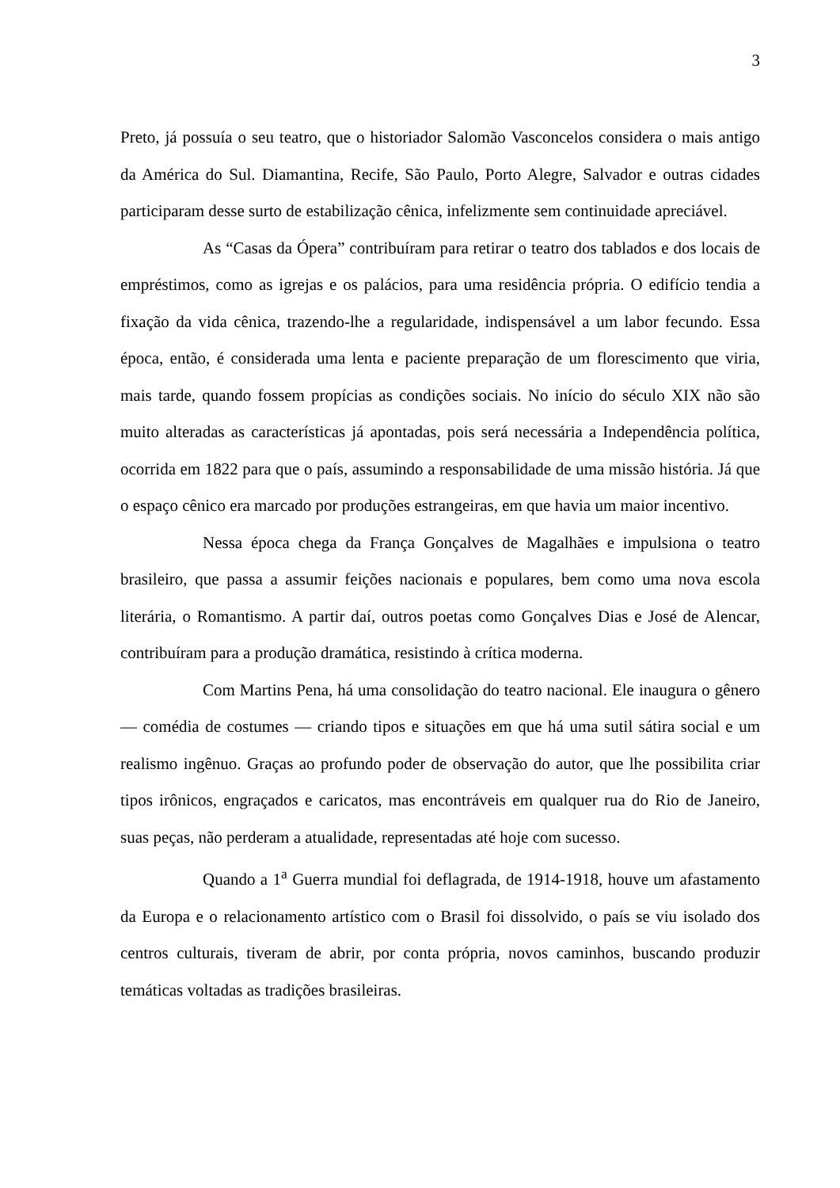3
Preto, já possuía o seu teatro, que o historiador Salomão Vasconcelos considera o mais antigo da América do Sul. Diamantina, Recife, São Paulo, Porto Alegre, Salvador e outras cidades participaram desse surto de estabilização cênica, infelizmente sem continuidade apreciável.
As “Casas da Ópera” contribuíram para retirar o teatro dos tablados e dos locais de empréstimos, como as igrejas e os palácios, para uma residência própria. O edifício tendia a fixação da vida cênica, trazendo-lhe a regularidade, indispensável a um labor fecundo. Essa época, então, é considerada uma lenta e paciente preparação de um florescimento que viria, mais tarde, quando fossem propícias as condições sociais. No início do século XIX não são muito alteradas as características já apontadas, pois será necessária a Independência política, ocorrida em 1822 para que o país, assumindo a responsabilidade de uma missão história. Já que o espaço cênico era marcado por produções estrangeiras, em que havia um maior incentivo.
Nessa época chega da França Gonçalves de Magalhães e impulsiona o teatro brasileiro, que passa a assumir feições nacionais e populares, bem como uma nova escola literária, o Romantismo. A partir daí, outros poetas como Gonçalves Dias e José de Alencar, contribuíram para a produção dramática, resistindo à crítica moderna.
Com Martins Pena, há uma consolidação do teatro nacional. Ele inaugura o gênero — comédia de costumes — criando tipos e situações em que há uma sutil sátira social e um realismo ingênuo. Graças ao profundo poder de observação do autor, que lhe possibilita criar tipos irônicos, engraçados e caricatos, mas encontráveis em qualquer rua do Rio de Janeiro, suas peças, não perderam a atualidade, representadas até hoje com sucesso.
Quando a 1<sup>a</sup> Guerra mundial foi deflagrada, de 1914-1918, houve um afastamento da Europa e o relacionamento artístico com o Brasil foi dissolvido, o país se viu isolado dos centros culturais, tiveram de abrir, por conta própria, novos caminhos, buscando produzir temáticas voltadas as tradições brasileiras.